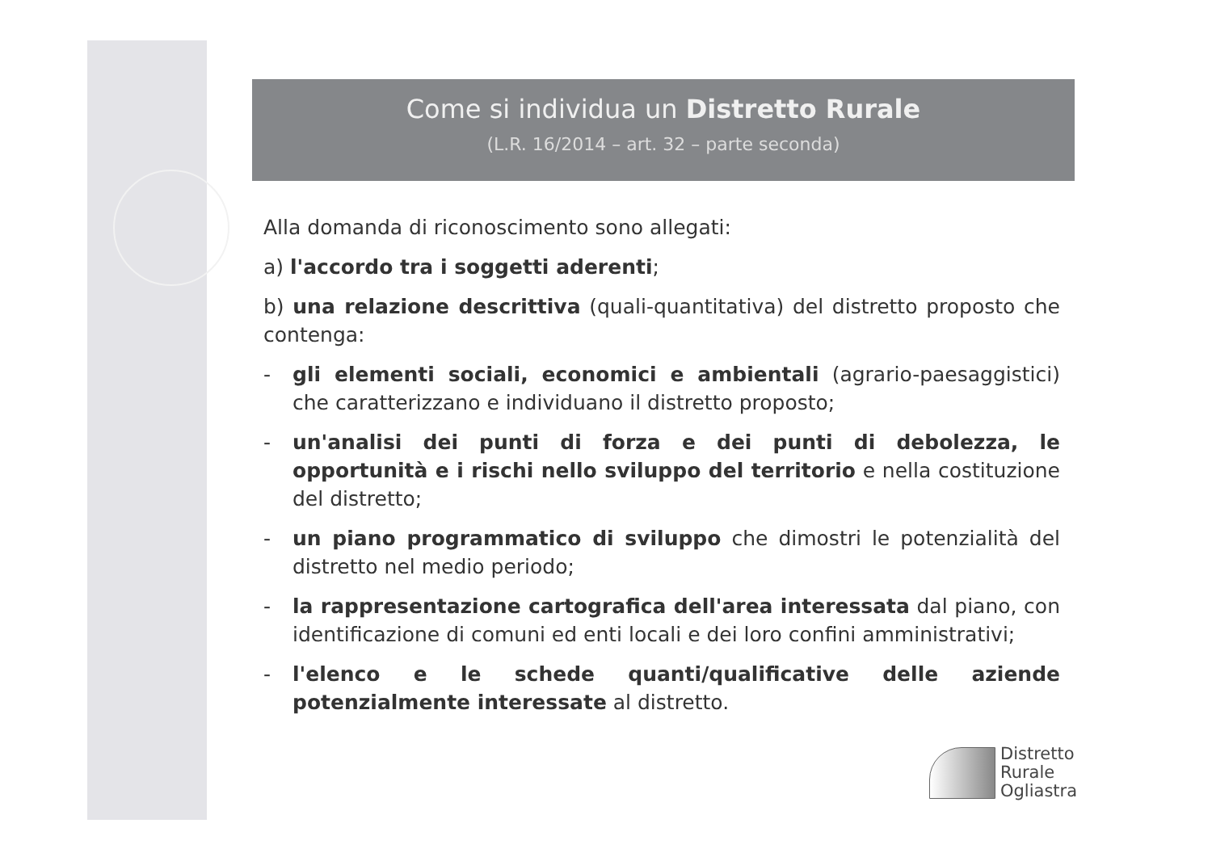Come si individua un Distretto Rurale
(L.R. 16/2014 – art. 32 – parte seconda)
Alla domanda di riconoscimento sono allegati:
a) l'accordo tra i soggetti aderenti;
b) una relazione descrittiva (quali-quantitativa) del distretto proposto che contenga:
- gli elementi sociali, economici e ambientali (agrario-paesaggistici) che caratterizzano e individuano il distretto proposto;
- un'analisi dei punti di forza e dei punti di debolezza, le opportunità e i rischi nello sviluppo del territorio e nella costituzione del distretto;
- un piano programmatico di sviluppo che dimostri le potenzialità del distretto nel medio periodo;
- la rappresentazione cartografica dell'area interessata dal piano, con identificazione di comuni ed enti locali e dei loro confini amministrativi;
- l'elenco e le schede quanti/qualificative delle aziende potenzialmente interessate al distretto.
Distretto
Rurale
Ogliastra